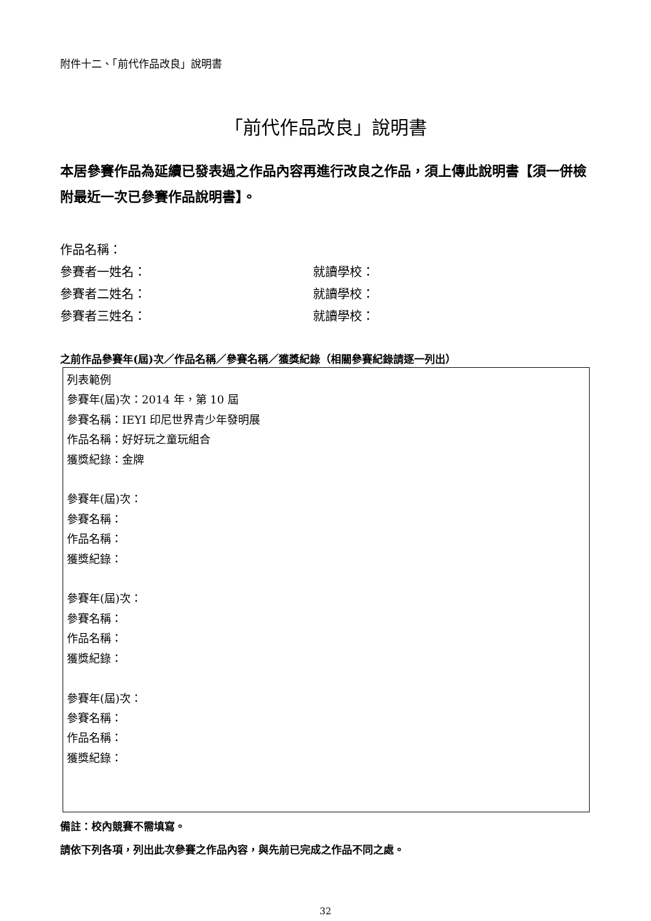附件十二、「前代作品改良」說明書
「前代作品改良」說明書
本居參賽作品為延續已發表過之作品內容再進行改良之作品，須上傳此說明書【須一併檢附最近一次已參賽作品說明書】。
作品名稱：
參賽者一姓名： 就讀學校：
參賽者二姓名： 就讀學校：
參賽者三姓名： 就讀學校：
之前作品參賽年(屆)次／作品名稱／參賽名稱／獲獎紀錄（相關參賽紀錄請逐一列出）
列表範例
參賽年(屆)次：2014 年，第 10 屆
參賽名稱：IEYI 印尼世界青少年發明展
作品名稱：好好玩之童玩組合
獲獎紀錄：金牌
參賽年(屆)次：
參賽名稱：
作品名稱：
獲獎紀錄：
參賽年(屆)次：
參賽名稱：
作品名稱：
獲獎紀錄：
參賽年(屆)次：
參賽名稱：
作品名稱：
獲獎紀錄：
備註：校內競賽不需填寫。
請依下列各項，列出此次參賽之作品內容，與先前已完成之作品不同之處。
32